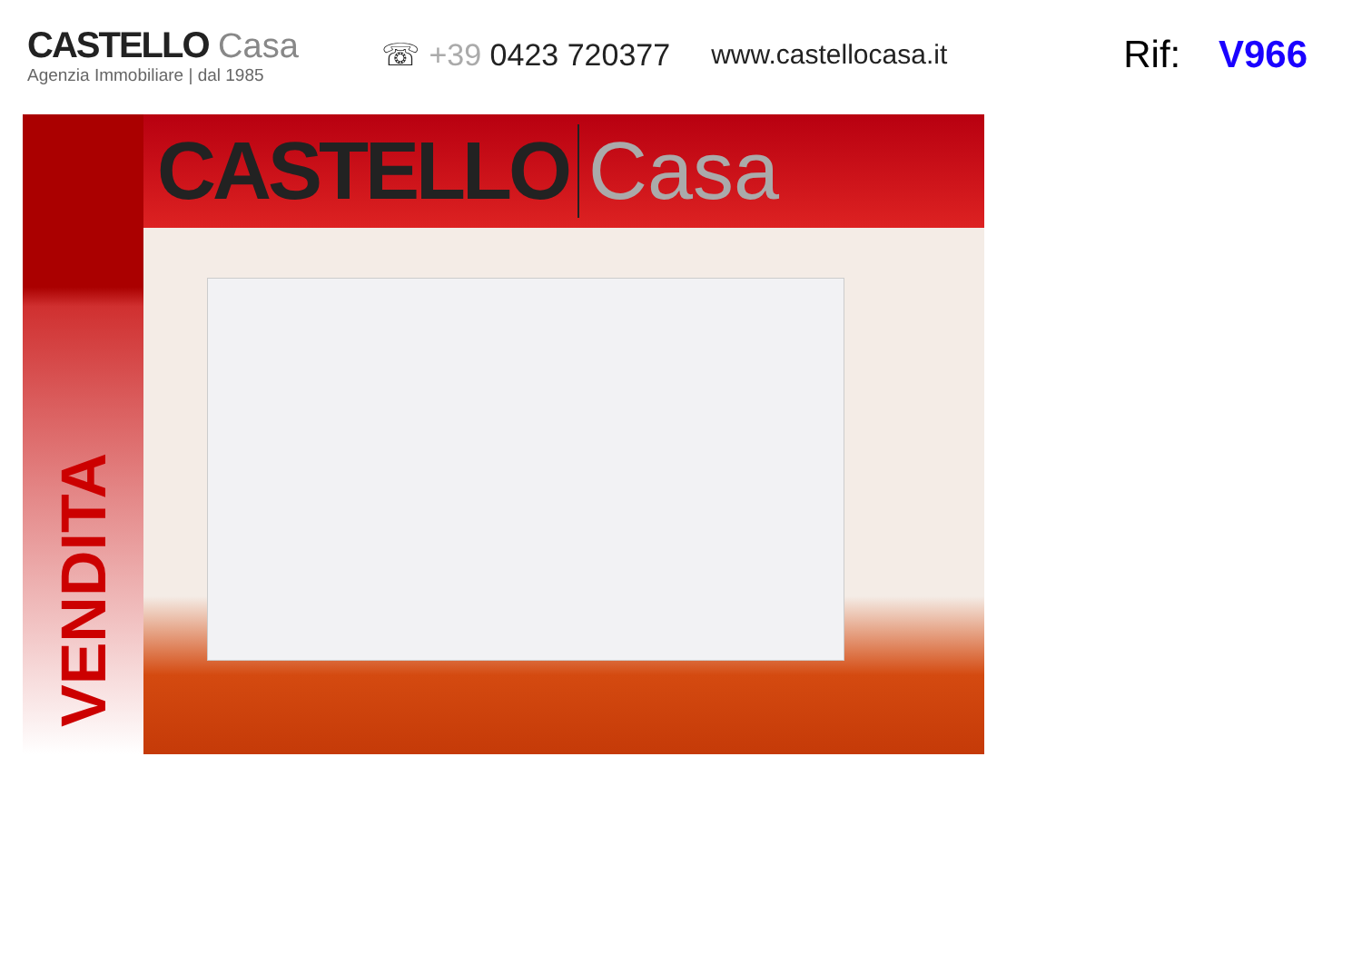CASTELLO Casa
Agenzia Immobiliare | dal 1985
☏ +39 0423 720377 www.castellocasa.it
Rif: V966
VENDITA
CASTELLO Casa